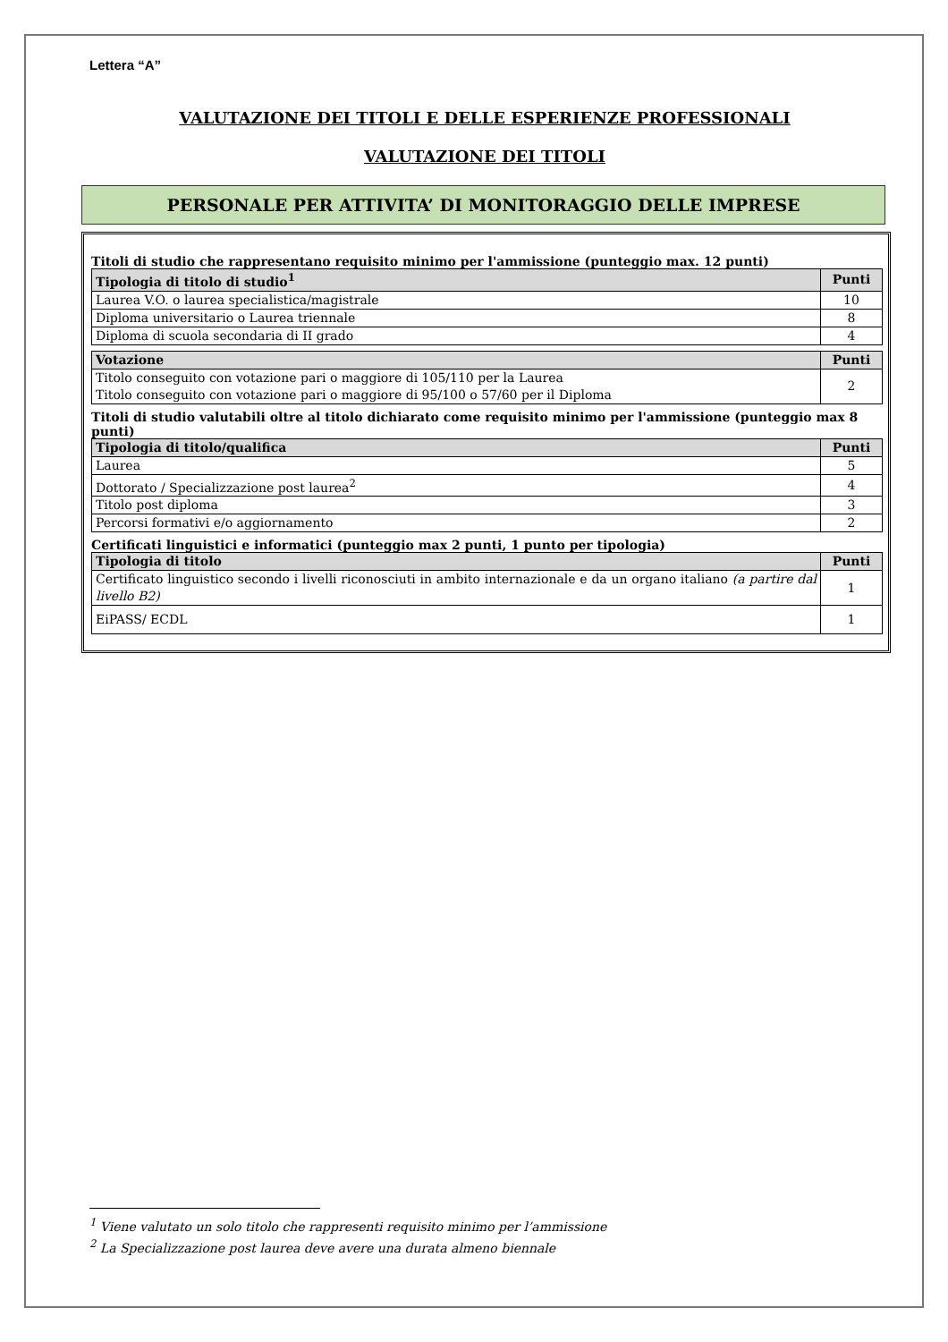Lettera “A”
VALUTAZIONE DEI TITOLI E DELLE ESPERIENZE PROFESSIONALI
VALUTAZIONE DEI TITOLI
PERSONALE PER ATTIVITA’ DI MONITORAGGIO DELLE IMPRESE
Titoli di studio che rappresentano requisito minimo per l'ammissione (punteggio max. 12 punti)
| Tipologia di titolo di studio<sup>1</sup> | Punti |
| --- | --- |
| Laurea V.O. o laurea specialistica/magistrale | 10 |
| Diploma universitario o Laurea triennale | 8 |
| Diploma di scuola secondaria di II grado | 4 |
| Votazione | Punti |
| --- | --- |
| Titolo conseguito con votazione pari o maggiore di 105/110 per la Laurea Titolo conseguito con votazione pari o maggiore di 95/100 o 57/60 per il Diploma | 2 |
Titoli di studio valutabili oltre al titolo dichiarato come requisito minimo per l'ammissione (punteggio max 8 punti)
| Tipologia di titolo/qualifica | Punti |
| --- | --- |
| Laurea | 5 |
| Dottorato / Specializzazione post laurea<sup>2</sup> | 4 |
| Titolo post diploma | 3 |
| Percorsi formativi e/o aggiornamento | 2 |
Certificati linguistici e informatici (punteggio max 2 punti, 1 punto per tipologia)
| Tipologia di titolo | Punti |
| --- | --- |
| Certificato linguistico secondo i livelli riconosciuti in ambito internazionale e da un organo italiano (a partire dal livello B2) | 1 |
| EiPASS/ ECDL | 1 |
<sup>1</sup> Viene valutato un solo titolo che rappresenti requisito minimo per l’ammissione
<sup>2</sup> La Specializzazione post laurea deve avere una durata almeno biennale